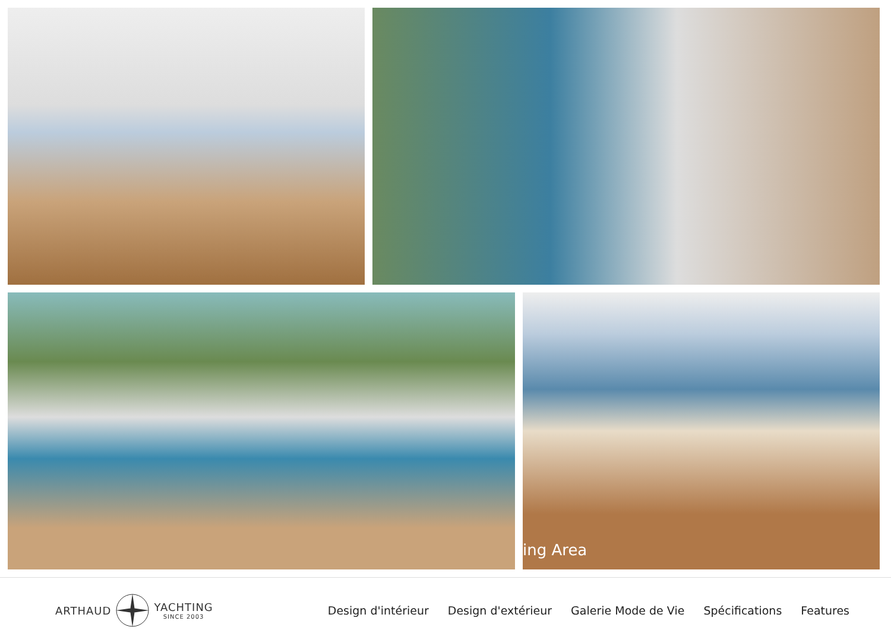ing Area
ARTHAUD YACHTING
SINCE 2003
Design d'intérieur Design d'extérieur Galerie Mode de Vie Spécifications Features